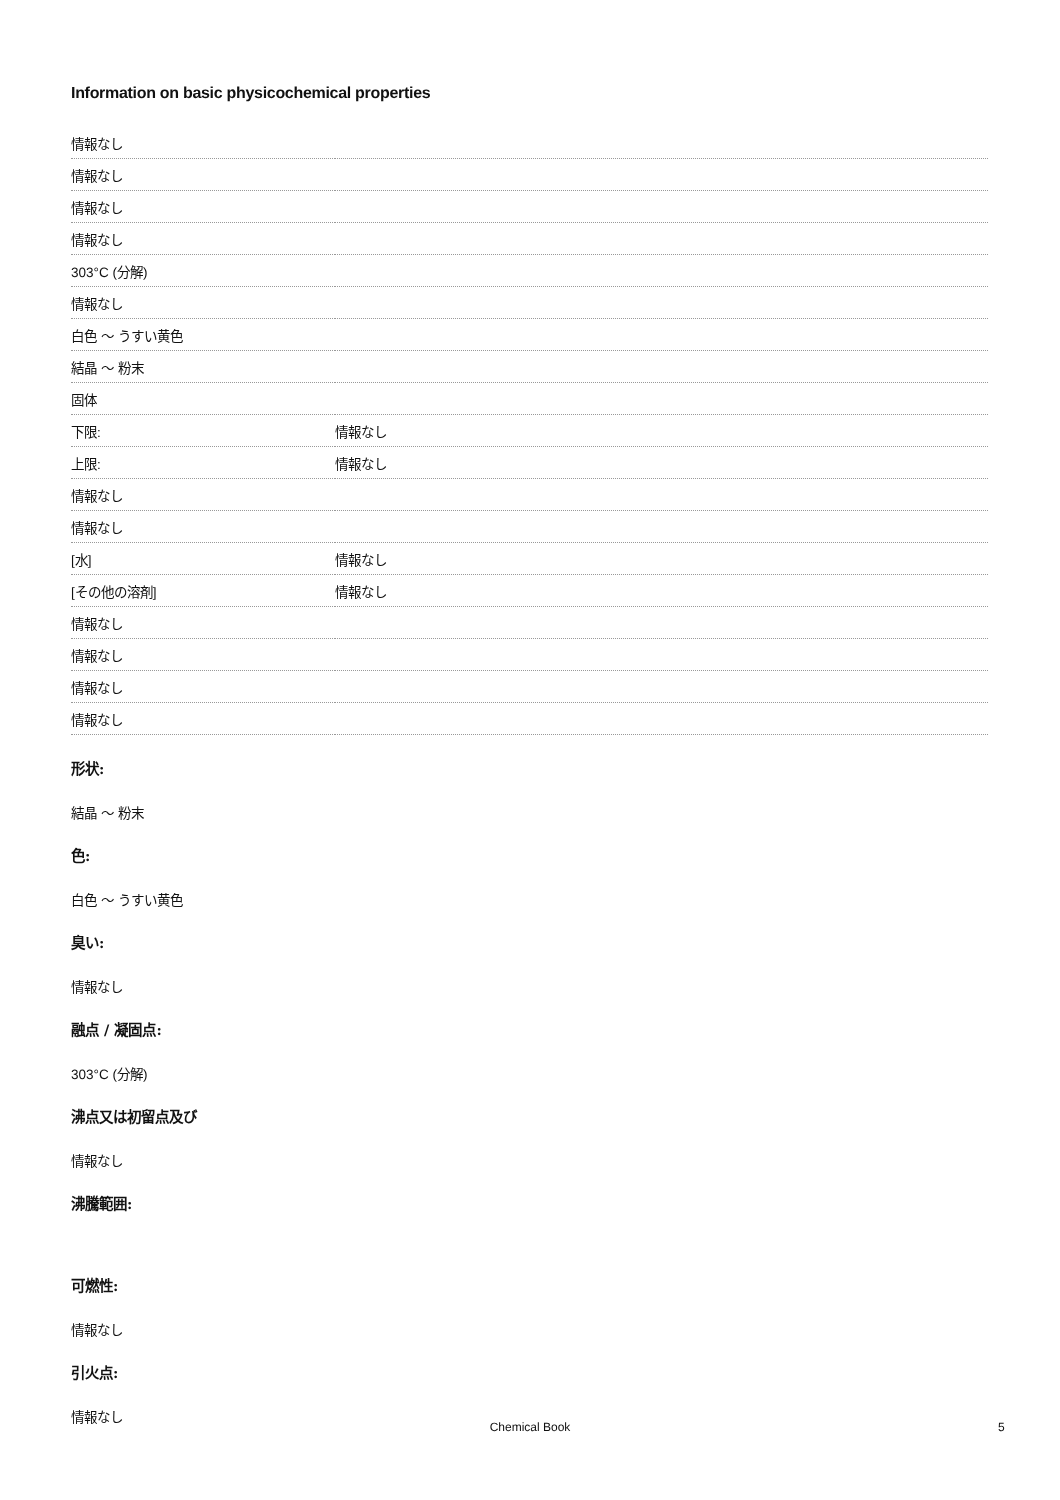Information on basic physicochemical properties
| 情報なし | |
| 情報なし | |
| 情報なし | |
| 情報なし | |
| 303°C (分解) | |
| 情報なし | |
| 白色 ～ うすい黄色 | |
| 結晶 ～ 粉末 | |
| 固体 | |
| 下限: | 情報なし |
| 上限: | 情報なし |
| 情報なし | |
| 情報なし | |
| [水] | 情報なし |
| [その他の溶剤] | 情報なし |
| 情報なし | |
| 情報なし | |
| 情報なし | |
| 情報なし | |
形状:
結晶 ～ 粉末
色:
白色 ～ うすい黄色
臭い:
情報なし
融点 / 凝固点:
303°C (分解)
沸点又は初留点及び
情報なし
沸騰範囲:
可燃性:
情報なし
引火点:
情報なし
Chemical Book 5